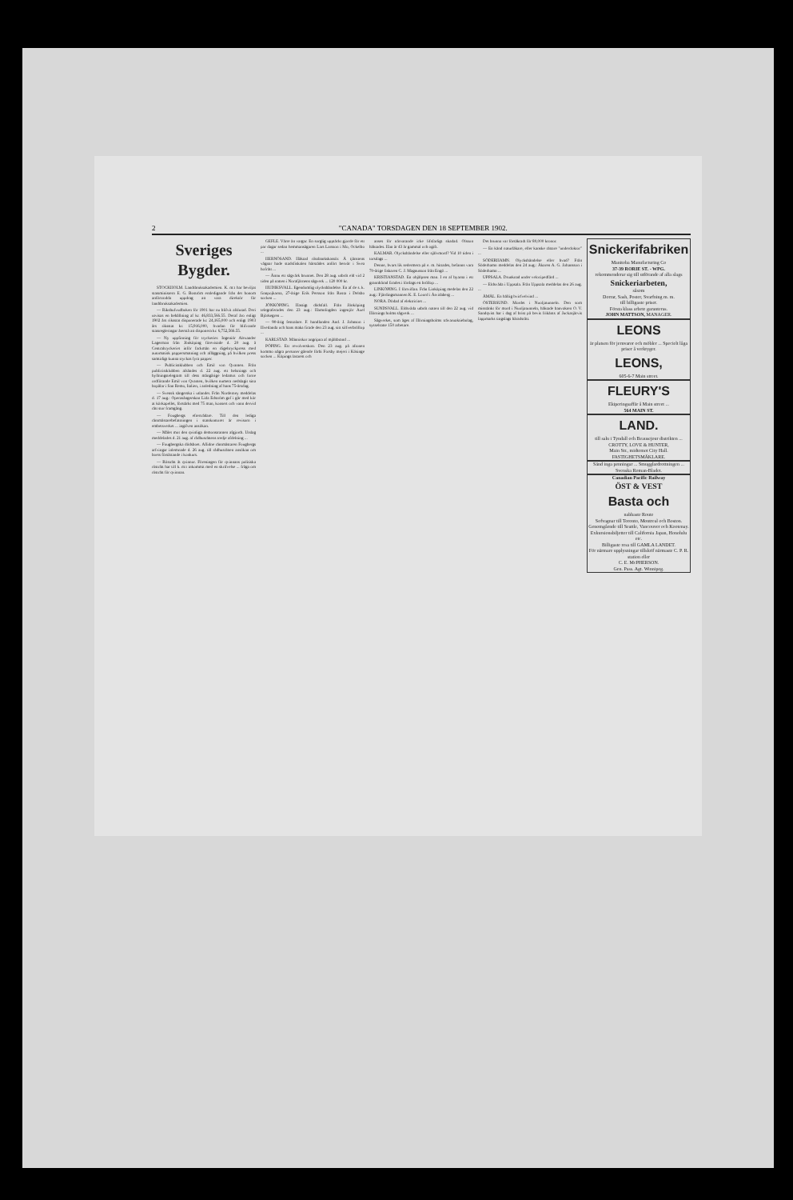2 "CANADA" TORSDAGEN DEN 18 SEPTEMBER 1902.
Sveriges Bygder.
STOCKHOLM. Landtbruksakademien. K. m:t har beviljat statsministern E. G. Boström entledigande från det honom anförtrodda uppdrag att vara direktör för landtbruksakademien.
— Rikshufvudboken för 1901 har nu blifvit afslutad. Deri utvisas en behållning af kr. 46,833,566.55. Deraf åro enligt 1902 års riksstat disponerade kr. 24,165,000 och enligt 1903 års riksstat kr. 15,916,000, hvadan för blifvande statsregleringar återstå att disponera kr. 6,752,566.55.
— Ny uppfinning för tryckerier. Ingeniör Alexander Lagerman från Jönköping förevisade d. 20 aug. å Centraltryckeriet inför fackmän en digeltryckpress med automatisk pappersmatning och afläggning, på hvilken press samtidigt kunna tryckas fyra papper.
— Publicistklubben och Emil von Qvanten. Från publicistklubben afsändes d. 22 aug. ett helsnings och hyllningstelegram till dess mångårige ledamot och forne ordförande Emil von Qvanten, hvilken numera nedslagit sina bopålar i San Remo, Italien, i anledning af hans 75-årsdag.
— Svensk sångerska i utlandet. Från Norderney meddelas d. 17 aug.: Operasångerskan Lida Edström gaf i går med kör at körkapellet, förstärkt med 75 man, konsert och vann dervid rätt stor framgång.
— Fougbergs efterträdare. Till den lediga räntmästarebefattningen i statskontoret är revisorn i embetsverket ... ingifven ansökan.
— Målet mot den qvinliga demonstranten afgjordt. Utslag meddelades d. 21 aug. af rådhusrättens tredje afdelning ...
— Fougbergska dödsboet. Aflidne räntmästaren Fougbergs arfvingar inlemnade d. 26 aug. till rådhusrätten ansökan om boets försättande i konkurs.
— Rösträtt åt qvinnor. Föreningen för qvinnans politiska rösträtt har till k. m:t inkommit med en skrifvelse ... fråga om rösträtt för qvinnan.
GEFLE. Värre än vargar. En sorglig upptäckt gjorde för ett par dagar sedan hemmansägaren Lars Larsson i Mo, Ockelbo ...
HERNÖSAND. Häktad riksbankskassör. Å tjänstens vägnar hade stadsfiskalen härstädes anfört besvär i Svea hofrätt ...
— Ännu ett sågvärk brunnet. Den 28 aug. utbröt eld vid 2 tiden på natten i Norafjärnens sågverk ... 120 000 kr.
HUDIKSVALL. Egendomlig olyckshändelse. En af de s. k. finnpojkarna, 27-årige Erik Persson från Rosta i Delsbo socken ...
JÖNKÖPING. Hastigt dödsfall. Från Jönköping telegraferades den 23 aug.: Hamnfogden ingenjör Axel Björkegren ...
— 90-årig festtalare. F. handlanden And. J. Johnson i Hvetlanda och hans maka firade den 23 aug. sitt silfverbröllop ...
KARLSTAD. Människor angripna af mjältbrand ...
PÖPING. Ett revolverskott. Den 23 aug. på aftonen kommo några personer gående förbi Forsby mejeri i Kösinge socken ... Köpings lasarett och
anses för närvarande icke lifsfarligt skadad. Olsson häktades. Han är 43 år gammal och ogift.
KALMAR. Olyckshändelse eller självmord? Vid 10 tiden i torsdags ...
Denne, hvars lik sedermera på e. m. hittades, befanns vara 70-årige fiskaren C. J. Magnusson från Engö ...
KRISTIANSTAD. En ohjälpsen man. I en af byarna i ett grannhärad firades i lördags ett bröllop ...
LINKÖPING. I förtviflan. Från Linköping medelas den 22 aug.: Fjärdingsmannen K. E. Loord i Åtvidaberg ...
NORA. Dödad af elektricitet ...
SUNDSVALL. Eldsvåda utbröt natten till den 22 aug. vid Hörnings holms sågverk ...
Sågverket, som äges af Hörningsholms trävaruaktiebolag, sysselsatte 150 arbetare.
Det brunna var försäkradt för 80,000 kronor.
— En känd naturläkare, eller kanske rättare "underdoktor" ...
SÖDERHAMN. Olyckshändelse eller hvad? Från Söderhamn meddelas den 24 aug.: Åkaren A. G. Johansson i Söderhamn ...
UPPSALA. Drunknad under velocipedfärd ...
— Eldsvåda i Uppsala. Från Uppsala meddelas den 26 aug. ...
ÅMÅL. En häftig hvirfvelvind ...
ÖSTERSUND. Mordet i Nuoljatunneln. Den som misstänkt för mord i Nuoljatunneln, häktade banvakten O. V. Sandqvist har i dag af brist på bevis frikänts af Juckasjärvis lappmarks tingslags häradsrätt.
Snickerifabriken
Manitoba Manufacturing Co
37-39 RORIE ST. - WPG.
rekommenderar sig till utförande af alla slags
Snickeriarbeten,
såsom
Dorrar, Sash, Poster, Svarfning m. m.
till billigaste priser.
Första klass arbete garanteras.
JOHN MATTSON, MANAGER.
LEONS
är platsen för jernvaror och möbler ... Specielt låga priser å verktyger.
LEONS,
605-6-7 Main street.
FLEURY'S
Ekiperingsaffär å Main street ...
564 MAIN ST.
LAND.
till salu i Tyndall och Beausejour distrikten ...
CROTTY, LOVE & HUNTER,
Main Str., midtemot City Hall. FASTIGHETSMÄKLARE.
Sänd inga penningar ... Smugglardrottningen ... Svenska Roman-Bladet.
Canadian Pacific Railway
ÖST & VEST
Basta och
nabbaste Route
Sofvagnar till Toronto, Montreal och Boston.
Genomgående till Seattle, Vancouver och Kootenay.
Exkursionsbiljetter till California Japan, Honolulu etc.
Billigaste resa till GAMLA LANDET.
För närmare upplysningar tillskrif närmaste C. P. R. station eller
C. E. McPHERSON.
Gen. Pass. Agt. Winnipeg.